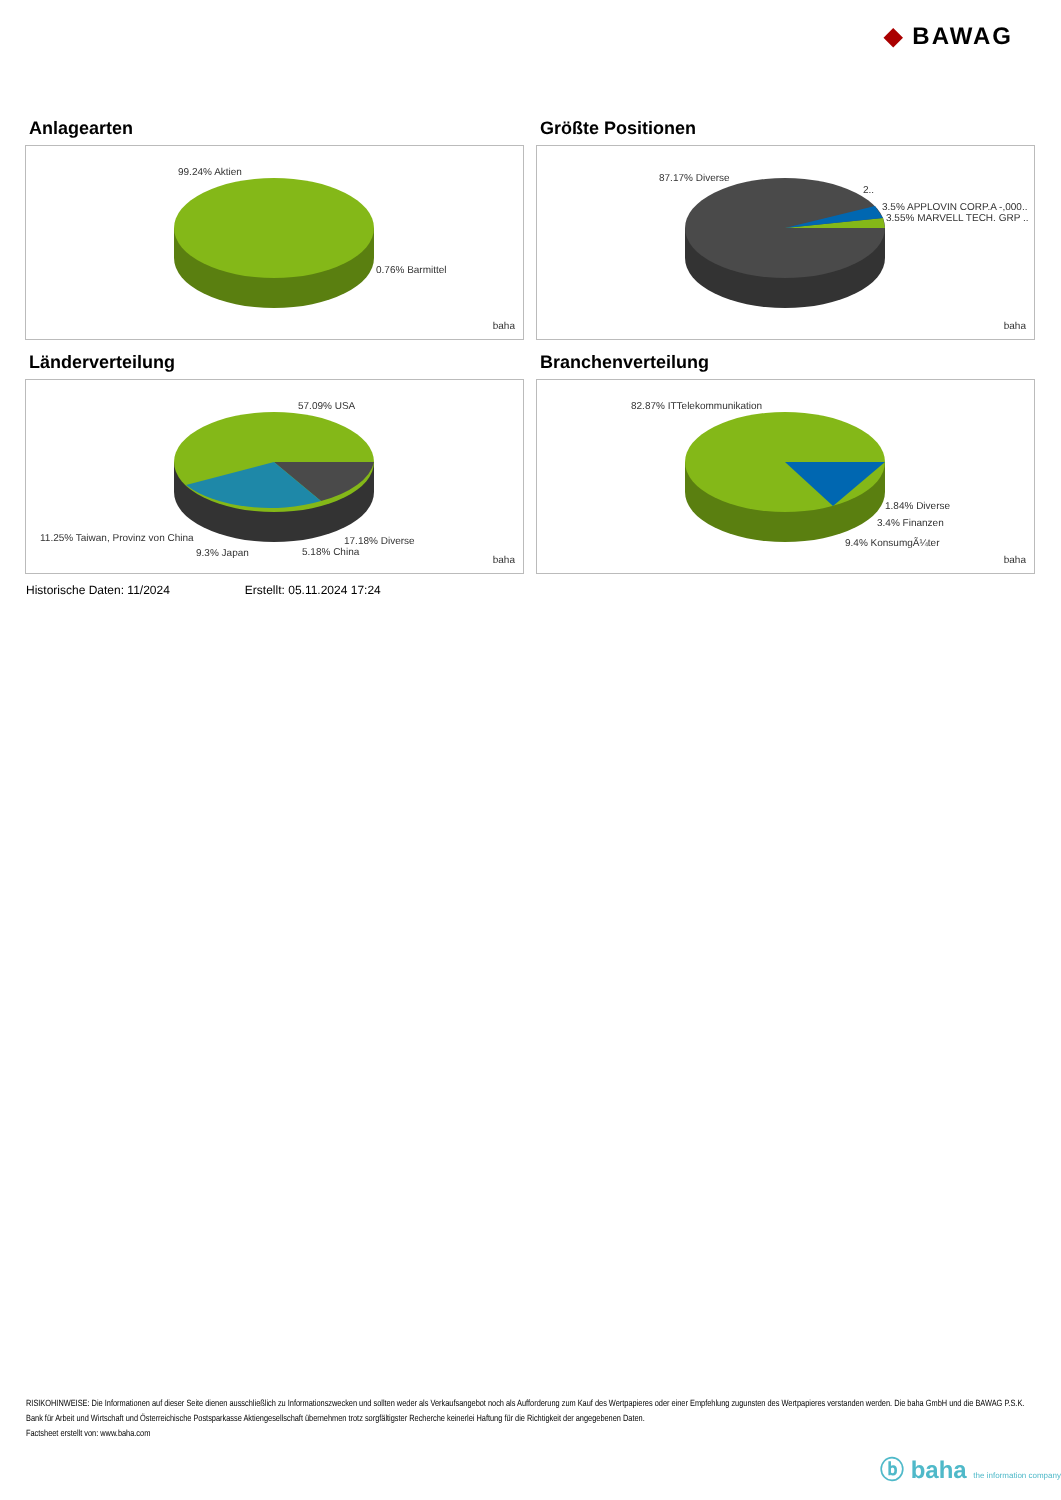◆ BAWAG
Anlagearten
99.24% Aktien
0.76% Barmittel
baha
Größte Positionen
87.17% Diverse
2..
3.5% APPLOVIN CORP.A -,000..
3.55% MARVELL TECH. GRP ..
baha
Länderverteilung
57.09% USA
11.25% Taiwan, Provinz von China 17.18% Diverse
9.3% Japan 5.18% China
baha
Branchenverteilung
82.87% ITTelekommunikation
1.84% Diverse
3.4% Finanzen
9.4% KonsumgÃ¼ter
baha
Historische Daten: 11/2024 Erstellt: 05.11.2024 17:24
RISIKOHINWEISE: Die Informationen auf dieser Seite dienen ausschließlich zu Informationszwecken und sollten weder als Verkaufsangebot noch als Aufforderung zum Kauf des Wertpapieres oder einer Empfehlung zugunsten des Wertpapieres verstanden werden. Die baha GmbH und die BAWAG P.S.K. Bank für Arbeit und Wirtschaft und Österreichische Postsparkasse Aktiengesellschaft übernehmen trotz sorgfältigster Recherche keinerlei Haftung für die Richtigkeit der angegebenen Daten.
Factsheet erstellt von: www.baha.com
ⓑ baha the information company